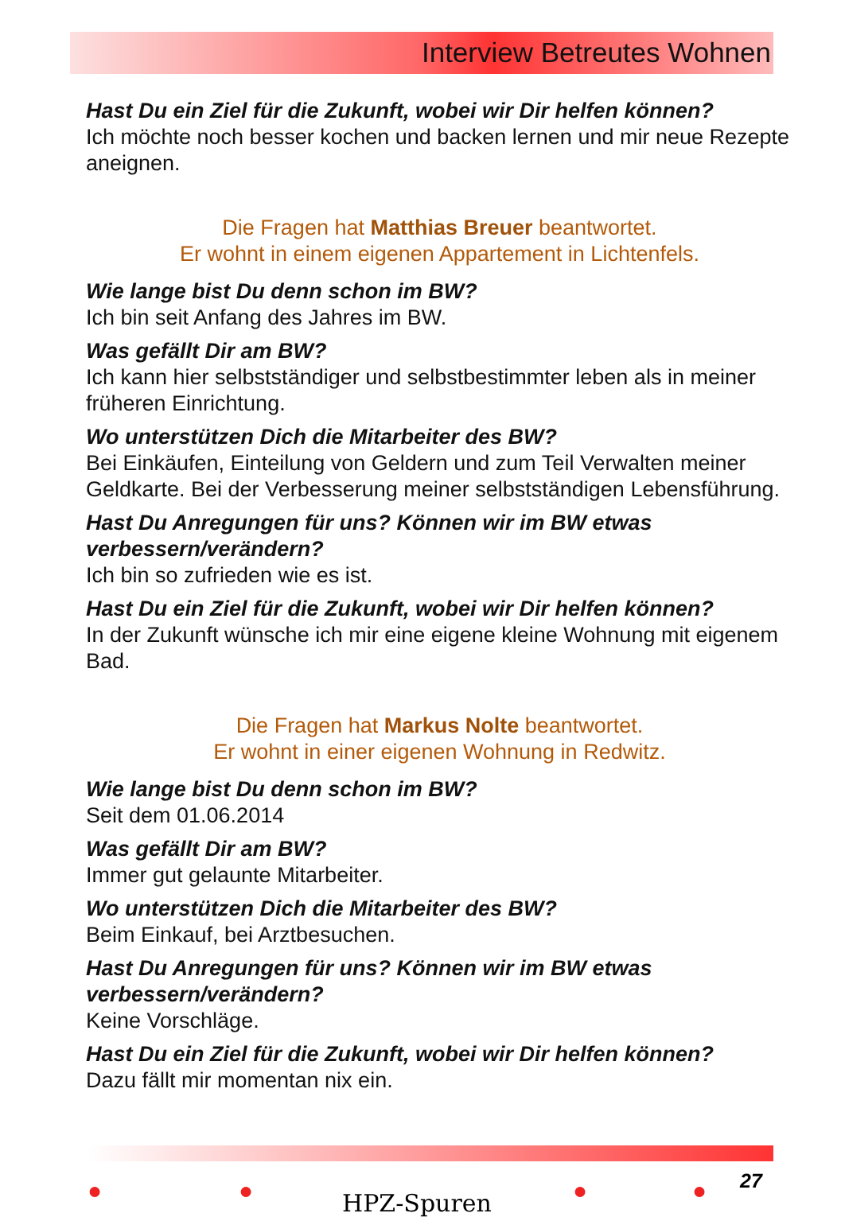Interview Betreutes Wohnen
Hast Du ein Ziel für die Zukunft, wobei wir Dir helfen können?
Ich möchte noch besser kochen und backen lernen und mir neue Rezepte aneignen.
Die Fragen hat Matthias Breuer beantwortet.
Er wohnt in einem eigenen Appartement in Lichtenfels.
Wie lange bist Du denn schon im BW?
Ich bin seit Anfang des Jahres im BW.
Was gefällt Dir am BW?
Ich kann hier selbstständiger und selbstbestimmter leben als in meiner früheren Einrichtung.
Wo unterstützen Dich die Mitarbeiter des BW?
Bei Einkäufen, Einteilung von Geldern und zum Teil Verwalten meiner Geldkarte. Bei der Verbesserung meiner selbstständigen Lebensführung.
Hast Du Anregungen für uns? Können wir im BW etwas verbessern/verändern?
Ich bin so zufrieden wie es ist.
Hast Du ein Ziel für die Zukunft, wobei wir Dir helfen können?
In der Zukunft wünsche ich mir eine eigene kleine Wohnung mit eigenem Bad.
Die Fragen hat Markus Nolte beantwortet.
Er wohnt in einer eigenen Wohnung in Redwitz.
Wie lange bist Du denn schon im BW?
Seit dem 01.06.2014
Was gefällt Dir am BW?
Immer gut gelaunte Mitarbeiter.
Wo unterstützen Dich die Mitarbeiter des BW?
Beim Einkauf, bei Arztbesuchen.
Hast Du Anregungen für uns? Können wir im BW etwas verbessern/verändern?
Keine Vorschläge.
Hast Du ein Ziel für die Zukunft, wobei wir Dir helfen können?
Dazu fällt mir momentan nix ein.
27
● ● HPZ-Spuren ● ●